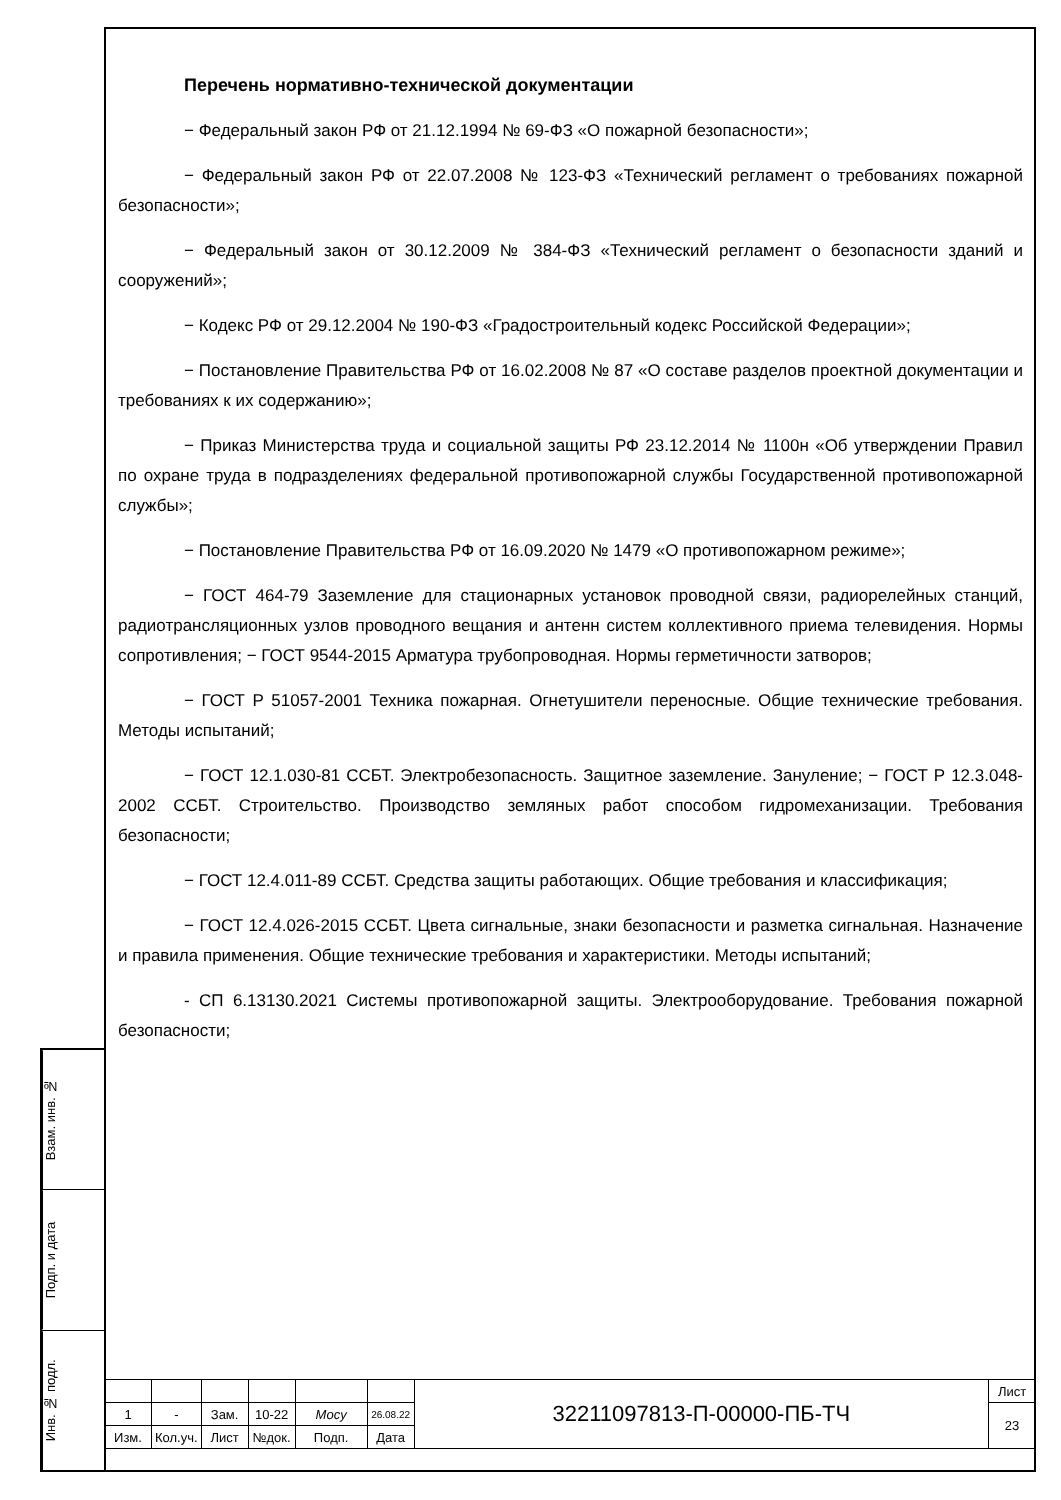Перечень нормативно-технической документации
− Федеральный закон РФ от 21.12.1994 № 69-ФЗ «О пожарной безопасности»;
− Федеральный закон РФ от 22.07.2008 № 123-ФЗ «Технический регламент о требованиях пожарной безопасности»;
− Федеральный закон от 30.12.2009 № 384-ФЗ «Технический регламент о безопасности зданий и сооружений»;
− Кодекс РФ от 29.12.2004 № 190-ФЗ «Градостроительный кодекс Российской Федерации»;
− Постановление Правительства РФ от 16.02.2008 № 87 «О составе разделов проектной документации и требованиях к их содержанию»;
− Приказ Министерства труда и социальной защиты РФ 23.12.2014 № 1100н «Об утверждении Правил по охране труда в подразделениях федеральной противопожарной службы Государственной противопожарной службы»;
− Постановление Правительства РФ от 16.09.2020 № 1479 «О противопожарном режиме»;
− ГОСТ 464-79 Заземление для стационарных установок проводной связи, радиорелейных станций, радиотрансляционных узлов проводного вещания и антенн систем коллективного приема телевидения. Нормы сопротивления; − ГОСТ 9544-2015 Арматура трубопроводная. Нормы герметичности затворов;
− ГОСТ Р 51057-2001 Техника пожарная. Огнетушители переносные. Общие технические требования. Методы испытаний;
− ГОСТ 12.1.030-81 ССБТ. Электробезопасность. Защитное заземление. Зануление; − ГОСТ Р 12.3.048-2002 ССБТ. Строительство. Производство земляных работ способом гидромеханизации. Требования безопасности;
− ГОСТ 12.4.011-89 ССБТ. Средства защиты работающих. Общие требования и классификация;
− ГОСТ 12.4.026-2015 ССБТ. Цвета сигнальные, знаки безопасности и разметка сигнальная. Назначение и правила применения. Общие технические требования и характеристики. Методы испытаний;
- СП 6.13130.2021 Системы противопожарной защиты. Электрооборудование. Требования пожарной безопасности;
Взам. инв. №
Подп. и дата
Инв. № подл.
| | | | | | | 32211097813-П-00000-ПБ-ТЧ | Лист |
| 1 | - | Зам. | 10-22 | Mocy | 26.08.22 | | 23 |
| Изм. | Кол.уч. | Лист | №док. | Подп. | Дата | | |